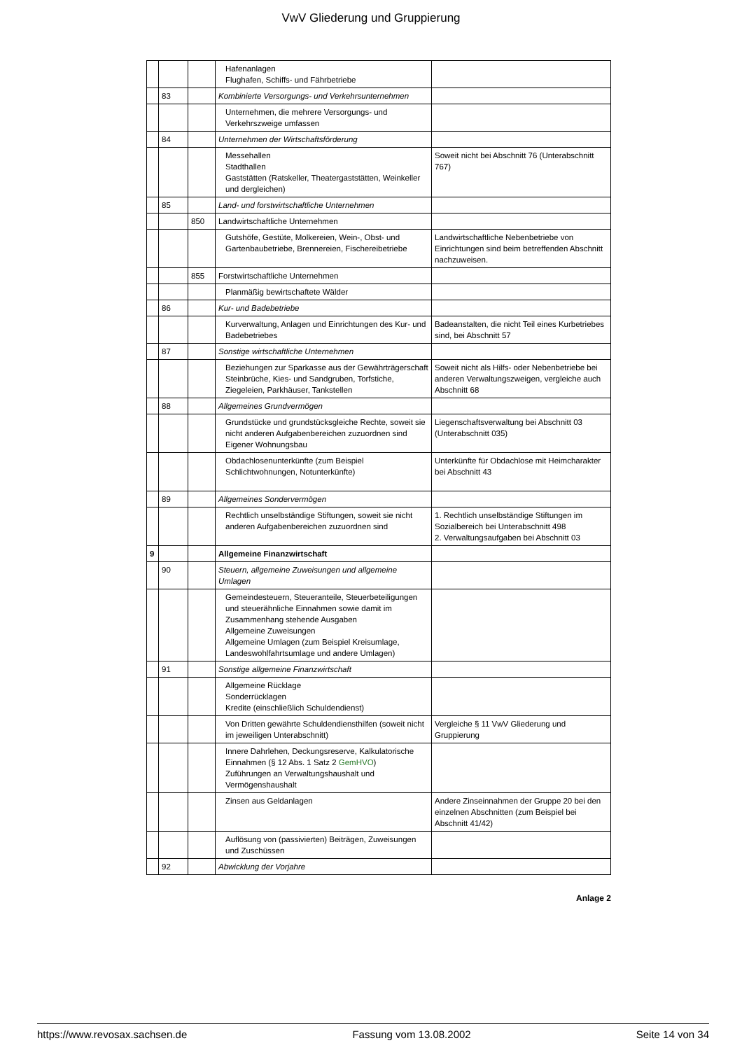VwV Gliederung und Gruppierung
| | | | Hafenanlagen Flughafen, Schiffs- und Fährbetriebe | |
| | 83 | | Kombinierte Versorgungs- und Verkehrsunternehmen | |
| | | | Unternehmen, die mehrere Versorgungs- und Verkehrszweige umfassen | |
| | 84 | | Unternehmen der Wirtschaftsförderung | |
| | | | Messehallen Stadthallen Gaststätten (Ratskeller, Theatergaststätten, Weinkeller und dergleichen) | Soweit nicht bei Abschnitt 76 (Unterabschnitt 767) |
| | 85 | | Land- und forstwirtschaftliche Unternehmen | |
| | | 850 | Landwirtschaftliche Unternehmen | |
| | | | Gutshöfe, Gestüte, Molkereien, Wein-, Obst- und Gartenbaubetriebe, Brennereien, Fischereibetriebe | Landwirtschaftliche Nebenbetriebe von Einrichtungen sind beim betreffenden Abschnitt nachzuweisen. |
| | | 855 | Forstwirtschaftliche Unternehmen | |
| | | | Planmäßig bewirtschaftete Wälder | |
| | 86 | | Kur- und Badebetriebe | |
| | | | Kurverwaltung, Anlagen und Einrichtungen des Kur- und Badebetriebes | Badeanstalten, die nicht Teil eines Kurbetriebes sind, bei Abschnitt 57 |
| | 87 | | Sonstige wirtschaftliche Unternehmen | |
| | | | Beziehungen zur Sparkasse aus der Gewährträgerschaft Steinbrüche, Kies- und Sandgruben, Torfstiche, Ziegeleien, Parkhäuser, Tankstellen | Soweit nicht als Hilfs- oder Nebenbetriebe bei anderen Verwaltungszweigen, vergleiche auch Abschnitt 68 |
| | 88 | | Allgemeines Grundvermögen | |
| | | | Grundstücke und grundstücksgleiche Rechte, soweit sie nicht anderen Aufgabenbereichen zuzuordnen sind Eigener Wohnungsbau | Liegenschaftsverwaltung bei Abschnitt 03 (Unterabschnitt 035) |
| | | | Obdachlosenunterkünfte (zum Beispiel Schlichtwohnungen, Notunterkünfte) | Unterkünfte für Obdachlose mit Heimcharakter bei Abschnitt 43 |
| | 89 | | Allgemeines Sondervermögen | |
| | | | Rechtlich unselbständige Stiftungen, soweit sie nicht anderen Aufgabenbereichen zuzuordnen sind | 1. Rechtlich unselbständige Stiftungen im Sozialbereich bei Unterabschnitt 498 2. Verwaltungsaufgaben bei Abschnitt 03 |
| 9 | | | Allgemeine Finanzwirtschaft | |
| | 90 | | Steuern, allgemeine Zuweisungen und allgemeine Umlagen | |
| | | | Gemeindesteuern, Steueranteile, Steuerbeteiligungen und steuerähnliche Einnahmen sowie damit im Zusammenhang stehende Ausgaben Allgemeine Zuweisungen Allgemeine Umlagen (zum Beispiel Kreisumlage, Landeswohlfahrtsumlage und andere Umlagen) | |
| | 91 | | Sonstige allgemeine Finanzwirtschaft | |
| | | | Allgemeine Rücklage Sonderrücklagen Kredite (einschließlich Schuldendienst) | |
| | | | Von Dritten gewährte Schuldendiensthilfen (soweit nicht im jeweiligen Unterabschnitt) | Vergleiche § 11 VwV Gliederung und Gruppierung |
| | | | Innere Dahrlehen, Deckungsreserve, Kalkulatorische Einnahmen (§ 12 Abs. 1 Satz 2 GemHVO ) Zuführungen an Verwaltungshaushalt und Vermögenshaushalt | |
| | | | Zinsen aus Geldanlagen | Andere Zinseinnahmen der Gruppe 20 bei den einzelnen Abschnitten (zum Beispiel bei Abschnitt 41/42) |
| | | | Auflösung von (passivierten) Beiträgen, Zuweisungen und Zuschüssen | |
| | 92 | | Abwicklung der Vorjahre | |
Anlage 2
https://www.revosax.sachsen.de Fassung vom 13.08.2002 Seite 14 von 34